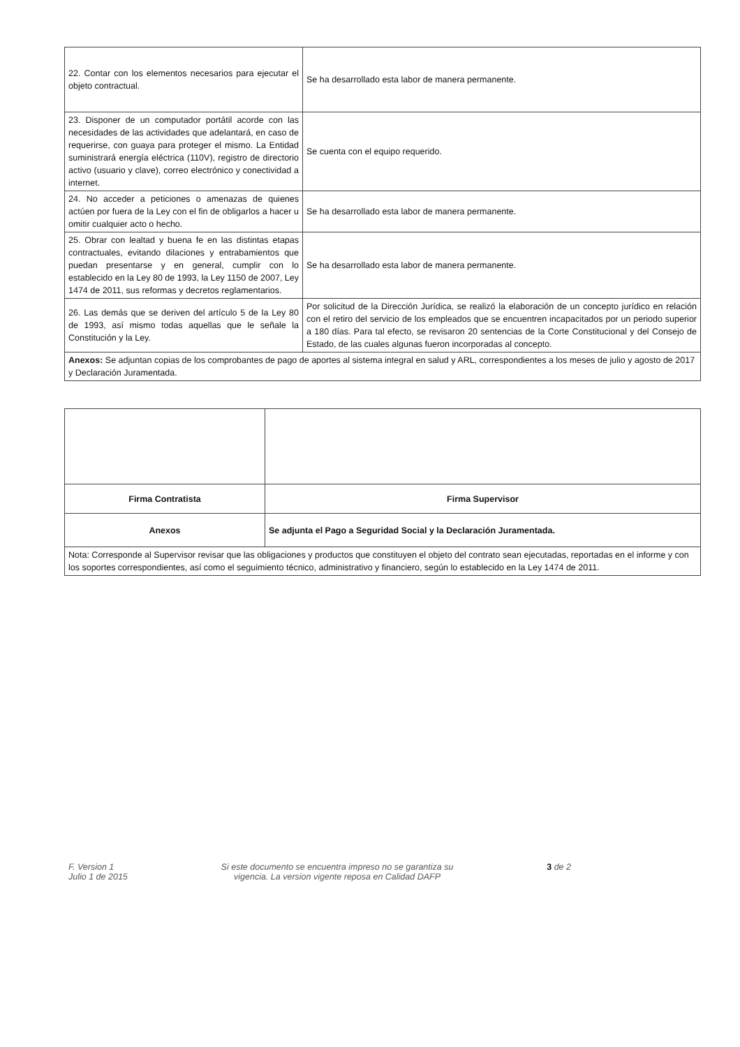| 22. Contar con los elementos necesarios para ejecutar el objeto contractual. | Se ha desarrollado esta labor de manera permanente. |
| 23. Disponer de un computador portátil acorde con las necesidades de las actividades que adelantará, en caso de requerirse, con guaya para proteger el mismo. La Entidad suministrará energía eléctrica (110V), registro de directorio activo (usuario y clave), correo electrónico y conectividad a internet. | Se cuenta con el equipo requerido. |
| 24. No acceder a peticiones o amenazas de quienes actúen por fuera de la Ley con el fin de obligarlos a hacer u omitir cualquier acto o hecho. | Se ha desarrollado esta labor de manera permanente. |
| 25. Obrar con lealtad y buena fe en las distintas etapas contractuales, evitando dilaciones y entrabamientos que puedan presentarse y en general, cumplir con lo establecido en la Ley 80 de 1993, la Ley 1150 de 2007, Ley 1474 de 2011, sus reformas y decretos reglamentarios. | Se ha desarrollado esta labor de manera permanente. |
| 26. Las demás que se deriven del artículo 5 de la Ley 80 de 1993, así mismo todas aquellas que le señale la Constitución y la Ley. | Por solicitud de la Dirección Jurídica, se realizó la elaboración de un concepto jurídico en relación con el retiro del servicio de los empleados que se encuentren incapacitados por un periodo superior a 180 días. Para tal efecto, se revisaron 20 sentencias de la Corte Constitucional y del Consejo de Estado, de las cuales algunas fueron incorporadas al concepto. |
| Anexos: Se adjuntan copias de los comprobantes de pago de aportes al sistema integral en salud y ARL, correspondientes a los meses de julio y agosto de 2017 y Declaración Juramentada. | |
| Firma Contratista | Firma Supervisor |
| Anexos | Se adjunta el Pago a Seguridad Social y la Declaración Juramentada. |
| Nota: Corresponde al Supervisor revisar que las obligaciones y productos que constituyen el objeto del contrato sean ejecutadas, reportadas en el informe y con los soportes correspondientes, así como el seguimiento técnico, administrativo y financiero, según lo establecido en la Ley 1474 de 2011. | |
F. Version 1
Julio 1 de 2015
Si este documento se encuentra impreso no se garantiza su
vigencia. La version vigente reposa en Calidad DAFP
3 de 2